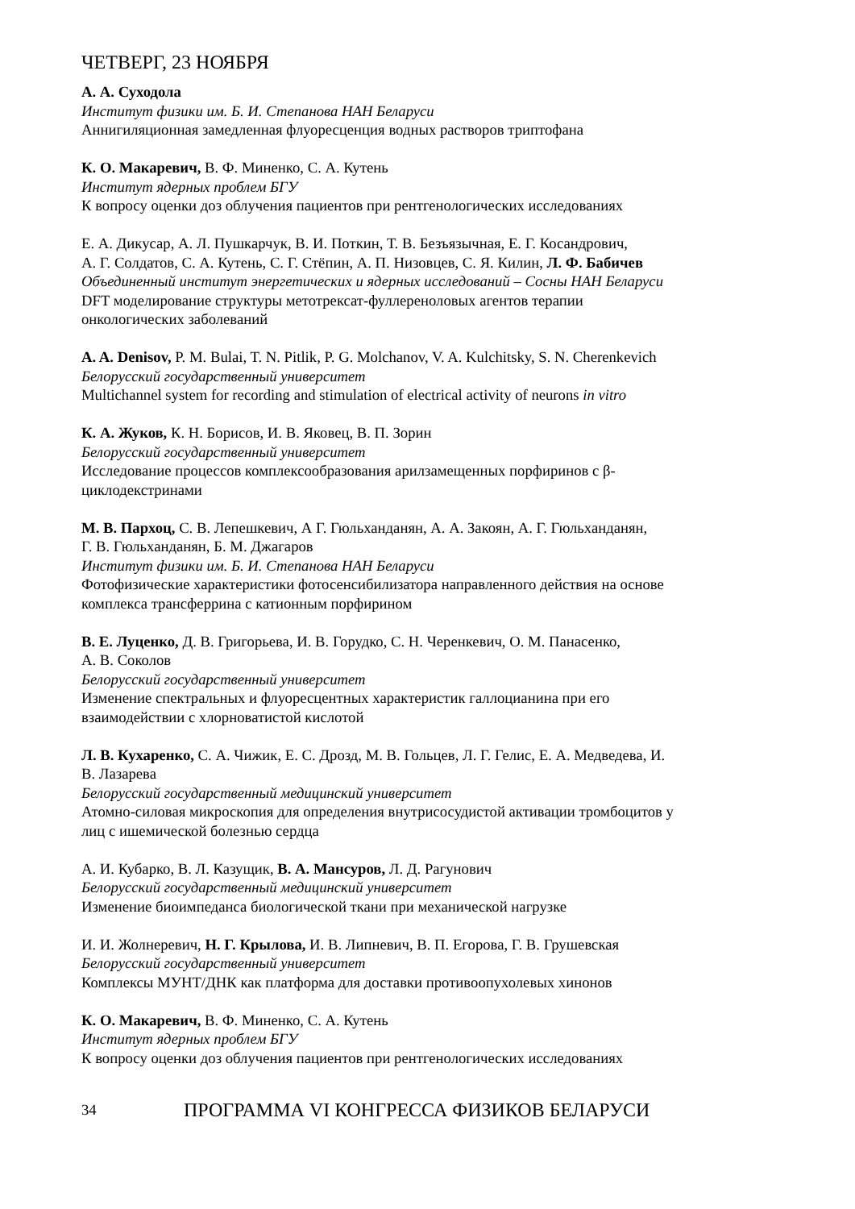ЧЕТВЕРГ, 23 НОЯБРЯ
А. А. Суходола
Институт физики им. Б. И. Степанова НАН Беларуси
Аннигиляционная замедленная флуоресценция водных растворов триптофана
К. О. Макаревич, В. Ф. Миненко, С. А. Кутень
Институт ядерных проблем БГУ
К вопросу оценки доз облучения пациентов при рентгенологических исследованиях
Е. А. Дикусар, А. Л. Пушкарчук, В. И. Поткин, Т. В. Безъязычная, Е. Г. Косандрович,
А. Г. Солдатов, С. А. Кутень, С. Г. Стёпин, А. П. Низовцев, С. Я. Килин, Л. Ф. Бабичев
Объединенный институт энергетических и ядерных исследований – Сосны НАН Беларуси
DFT моделирование структуры метотрексат-фуллереноловых агентов терапии
онкологических заболеваний
A. A. Denisov, P. M. Bulai, T. N. Pitlik, P. G. Molchanov, V. A. Kulchitsky, S. N. Cherenkevich
Белорусский государственный университет
Multichannel system for recording and stimulation of electrical activity of neurons in vitro
К. А. Жуков, К. Н. Борисов, И. В. Яковец, В. П. Зорин
Белорусский государственный университет
Исследование процессов комплексообразования арилзамещенных порфиринов с β-
циклодекстринами
М. В. Пархоц, С. В. Лепешкевич, А Г. Гюльханданян, А. А. Закоян, А. Г. Гюльханданян,
Г. В. Гюльханданян, Б. М. Джагаров
Институт физики им. Б. И. Степанова НАН Беларуси
Фотофизические характеристики фотосенсибилизатора направленного действия на основе
комплекса трансферрина с катионным порфирином
В. Е. Луценко, Д. В. Григорьева, И. В. Горудко, С. Н. Черенкевич, О. М. Панасенко,
А. В. Соколов
Белорусский государственный университет
Изменение спектральных и флуоресцентных характеристик галлоцианина при его
взаимодействии с хлорноватистой кислотой
Л. В. Кухаренко, С. А. Чижик, Е. С. Дрозд, М. В. Гольцев, Л. Г. Гелис, Е. А. Медведева, И.
В. Лазарева
Белорусский государственный медицинский университет
Атомно-силовая микроскопия для определения внутрисосудистой активации тромбоцитов у
лиц с ишемической болезнью сердца
А. И. Кубарко, В. Л. Казущик, В. А. Мансуров, Л. Д. Рагунович
Белорусский государственный медицинский университет
Изменение биоимпеданса биологической ткани при механической нагрузке
И. И. Жолнеревич, Н. Г. Крылова, И. В. Липневич, В. П. Егорова, Г. В. Грушевская
Белорусский государственный университет
Комплексы МУНТ/ДНК как платформа для доставки противоопухолевых хинонов
К. О. Макаревич, В. Ф. Миненко, С. А. Кутень
Институт ядерных проблем БГУ
К вопросу оценки доз облучения пациентов при рентгенологических исследованиях
34 ПРОГРАММА VI КОНГРЕССА ФИЗИКОВ БЕЛАРУСИ